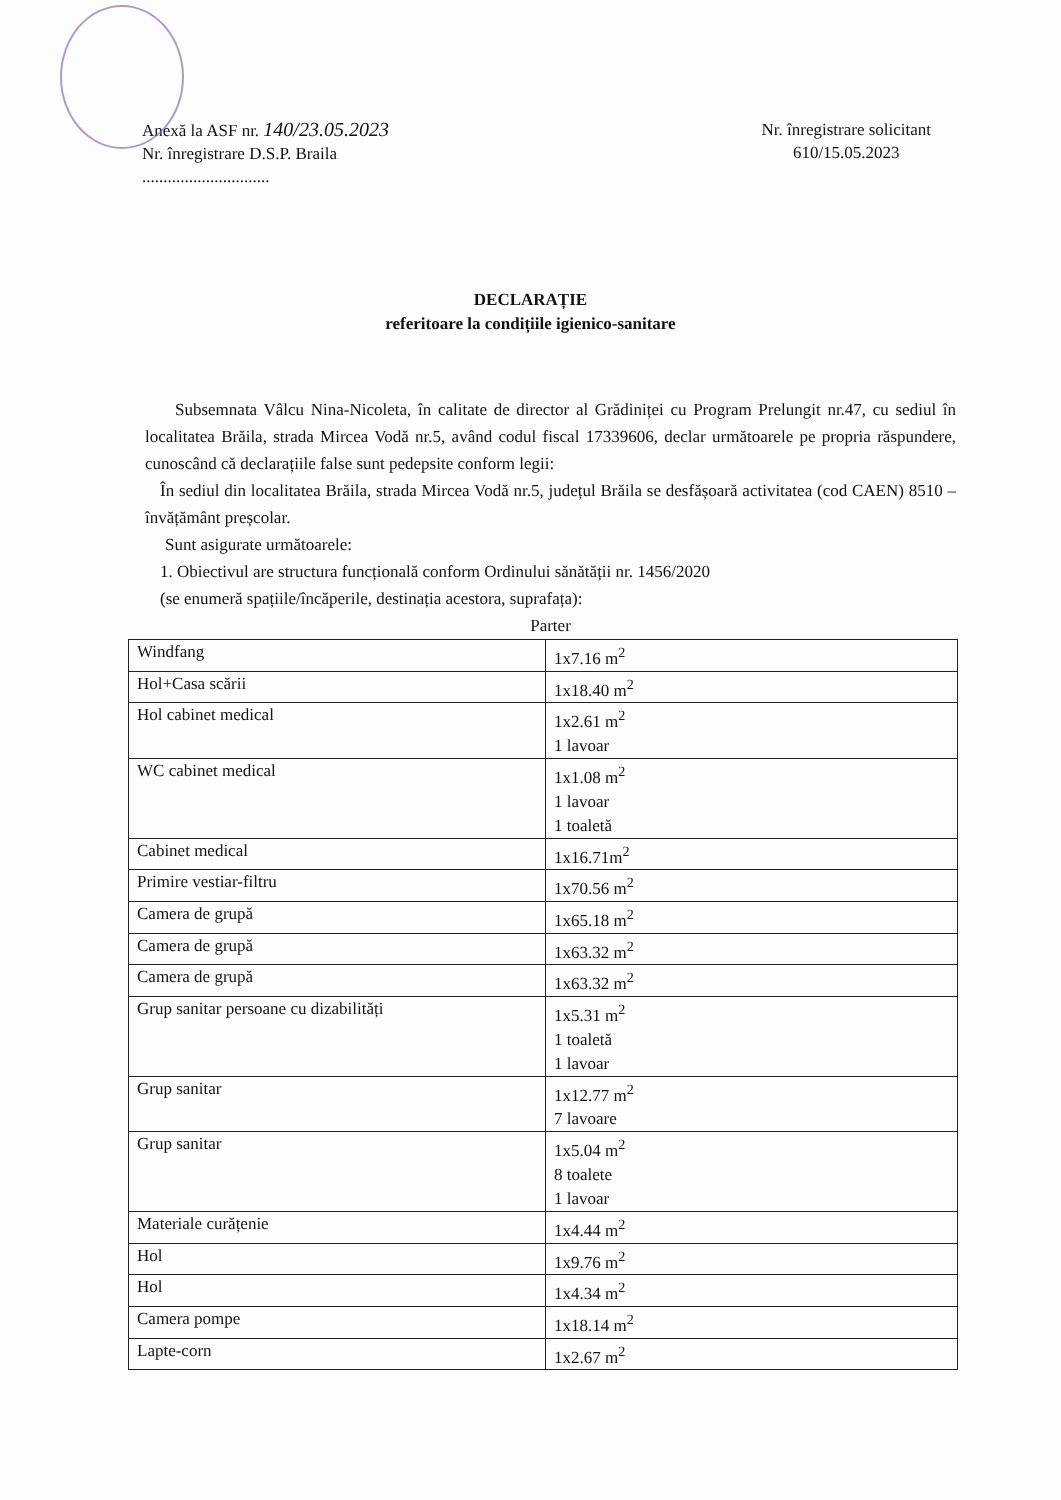Anexă la ASF nr. 140/23.05.2023
Nr. înregistrare D.S.P. Braila
..............................
Nr. înregistrare solicitant
610/15.05.2023
DECLARAȚIE
referitoare la condițiile igienico-sanitare
Subsemnata Vâlcu Nina-Nicoleta, în calitate de director al Grădiniței cu Program Prelungit nr.47, cu sediul în localitatea Brăila, strada Mircea Vodă nr.5, având codul fiscal 17339606, declar următoarele pe propria răspundere, cunoscând că declarațiile false sunt pedepsite conform legii:
În sediul din localitatea Brăila, strada Mircea Vodă nr.5, județul Brăila se desfășoară activitatea (cod CAEN) 8510 – învățământ preșcolar.
Sunt asigurate următoarele:
1. Obiectivul are structura funcțională conform Ordinului sănătății nr. 1456/2020
(se enumeră spațiile/încăperile, destinația acestora, suprafața):
Parter
| Windfang | 1x7.16 m<sup>2</sup> |
| Hol+Casa scării | 1x18.40 m<sup>2</sup> |
| Hol cabinet medical | 1x2.61 m<sup>2</sup> 1 lavoar |
| WC cabinet medical | 1x1.08 m<sup>2</sup> 1 lavoar 1 toaletă |
| Cabinet medical | 1x16.71m<sup>2</sup> |
| Primire vestiar-filtru | 1x70.56 m<sup>2</sup> |
| Camera de grupă | 1x65.18 m<sup>2</sup> |
| Camera de grupă | 1x63.32 m<sup>2</sup> |
| Camera de grupă | 1x63.32 m<sup>2</sup> |
| Grup sanitar persoane cu dizabilități | 1x5.31 m<sup>2</sup> 1 toaletă 1 lavoar |
| Grup sanitar | 1x12.77 m<sup>2</sup> 7 lavoare |
| Grup sanitar | 1x5.04 m<sup>2</sup> 8 toalete 1 lavoar |
| Materiale curățenie | 1x4.44 m<sup>2</sup> |
| Hol | 1x9.76 m<sup>2</sup> |
| Hol | 1x4.34 m<sup>2</sup> |
| Camera pompe | 1x18.14 m<sup>2</sup> |
| Lapte-corn | 1x2.67 m<sup>2</sup> |